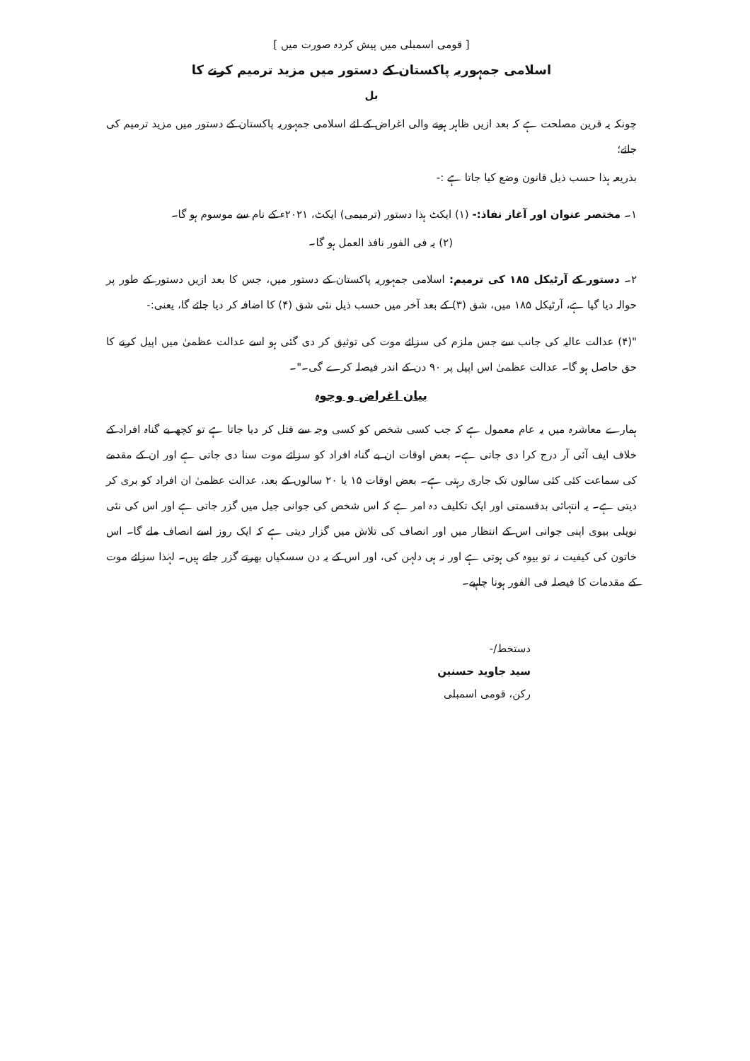[ قومی اسمبلی میں پیش کردہ صورت میں ]
اسلامی جمہوریہ پاکستان کے دستور میں مزید ترمیم کرنے کا
بل
چونکہ یہ قرین مصلحت ہے کہ بعد ازیں ظاہر ہونے والی اغراض کے لئے اسلامی جمہوریہ پاکستان کے دستور میں مزید ترمیم کی جائے؛
بذریعہ ہذا حسب ذیل قانون وضع کیا جاتا ہے :-
۱۔ مختصر عنوان اور آغاز نفاذ:- (۱) ایکٹ ہذا دستور (ترمیمی) ایکٹ، ۲۰۲۱ء کے نام سے موسوم ہو گا۔
(۲) یہ فی الفور نافذ العمل ہو گا۔
۲۔ دستور کے آرٹیکل ۱۸۵ کی ترمیم: اسلامی جمہوریہ پاکستان کے دستور میں، جس کا بعد ازیں دستور کے طور پر حوالہ دیا گیا ہے، آرٹیکل ۱۸۵ میں، شق (۳) کے بعد آخر میں حسب ذیل نئی شق (۴) کا اضافہ کر دیا جائے گا، یعنی:-
"(۴) عدالت عالیہ کی جانب سے جس ملزم کی سزائے موت کی توثیق کر دی گئی ہو اسے عدالت عظمیٰ میں اپیل کرنے کا حق حاصل ہو گا۔ عدالت عظمیٰ اس اپیل پر ۹۰ دن کے اندر فیصلہ کرے گی۔"۔
بیان اغراض و وجوہ
ہمارے معاشرہ میں یہ عام معمول ہے کہ جب کسی شخص کو کسی وجہ سے قتل کر دیا جاتا ہے تو کچھ بے گناہ افراد کے خلاف ایف آئی آر درج کرا دی جاتی ہے۔ بعض اوقات ان بے گناہ افراد کو سزائے موت سنا دی جاتی ہے اور ان کے مقدمے کی سماعت کئی کئی سالوں تک جاری رہتی ہے۔ بعض اوقات ۱۵ یا ۲۰ سالوں کے بعد، عدالت عظمیٰ ان افراد کو بری کر دیتی ہے۔ یہ انتہائی بدقسمتی اور ایک تکلیف دہ امر ہے کہ اس شخص کی جوانی جیل میں گزر جاتی ہے اور اس کی نئی نویلی بیوی اپنی جوانی اس کے انتظار میں اور انصاف کی تلاش میں گزار دیتی ہے کہ ایک روز اسے انصاف ملے گا۔ اس خاتون کی کیفیت نہ تو بیوہ کی ہوتی ہے اور نہ ہی دلہن کی، اور اس کے یہ دن سسکیاں بھرتے گزر جاتے ہیں۔ لہٰذا سزائے موت کے مقدمات کا فیصلہ فی الفور ہونا چاہیے۔
دستخط/-
سید جاوید حسنین
رکن، قومی اسمبلی